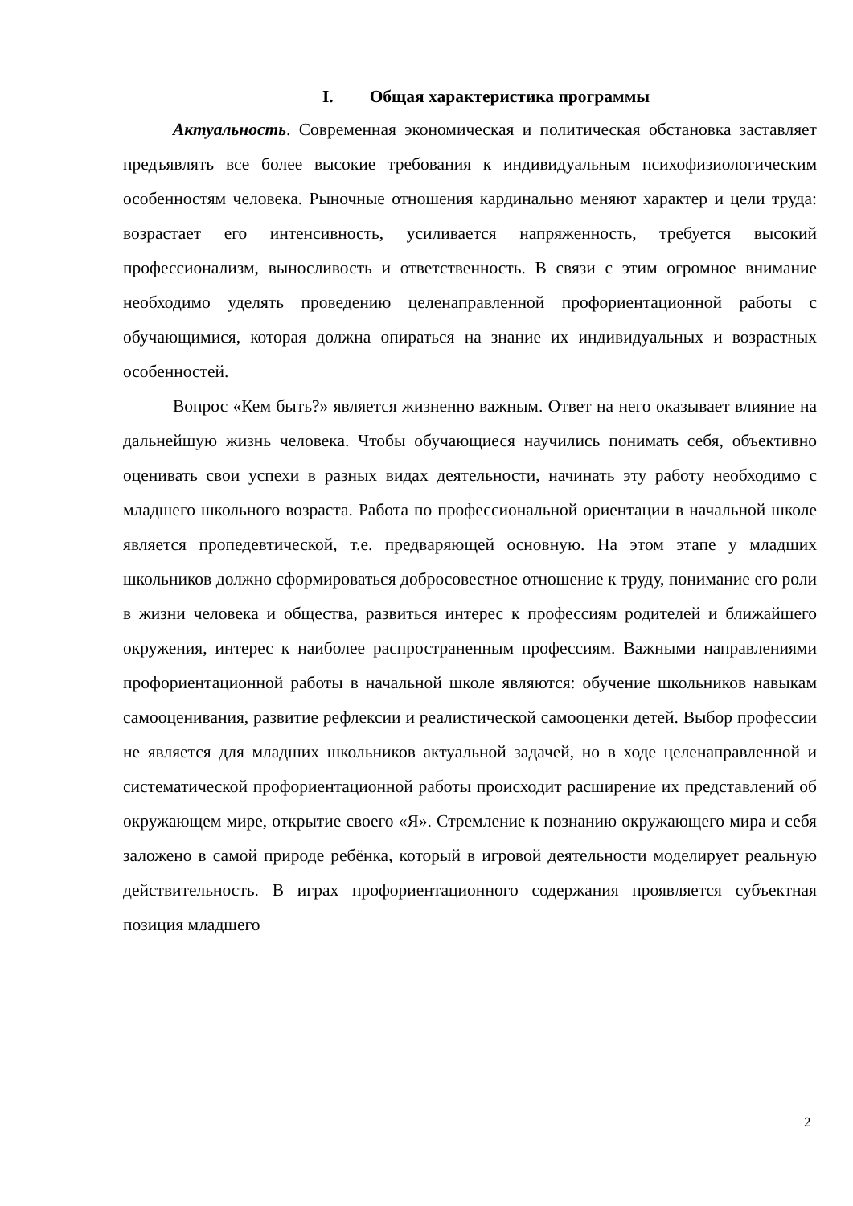I. Общая характеристика программы
Актуальность. Современная экономическая и политическая обстановка заставляет предъявлять все более высокие требования к индивидуальным психофизиологическим особенностям человека. Рыночные отношения кардинально меняют характер и цели труда: возрастает его интенсивность, усиливается напряженность, требуется высокий профессионализм, выносливость и ответственность. В связи с этим огромное внимание необходимо уделять проведению целенаправленной профориентационной работы с обучающимися, которая должна опираться на знание их индивидуальных и возрастных особенностей.
Вопрос «Кем быть?» является жизненно важным. Ответ на него оказывает влияние на дальнейшую жизнь человека. Чтобы обучающиеся научились понимать себя, объективно оценивать свои успехи в разных видах деятельности, начинать эту работу необходимо с младшего школьного возраста. Работа по профессиональной ориентации в начальной школе является пропедевтической, т.е. предваряющей основную. На этом этапе у младших школьников должно сформироваться добросовестное отношение к труду, понимание его роли в жизни человека и общества, развиться интерес к профессиям родителей и ближайшего окружения, интерес к наиболее распространенным профессиям. Важными направлениями профориентационной работы в начальной школе являются: обучение школьников навыкам самооценивания, развитие рефлексии и реалистической самооценки детей. Выбор профессии не является для младших школьников актуальной задачей, но в ходе целенаправленной и систематической профориентационной работы происходит расширение их представлений об окружающем мире, открытие своего «Я». Стремление к познанию окружающего мира и себя заложено в самой природе ребёнка, который в игровой деятельности моделирует реальную действительность. В играх профориентационного содержания проявляется субъектная позиция младшего
2